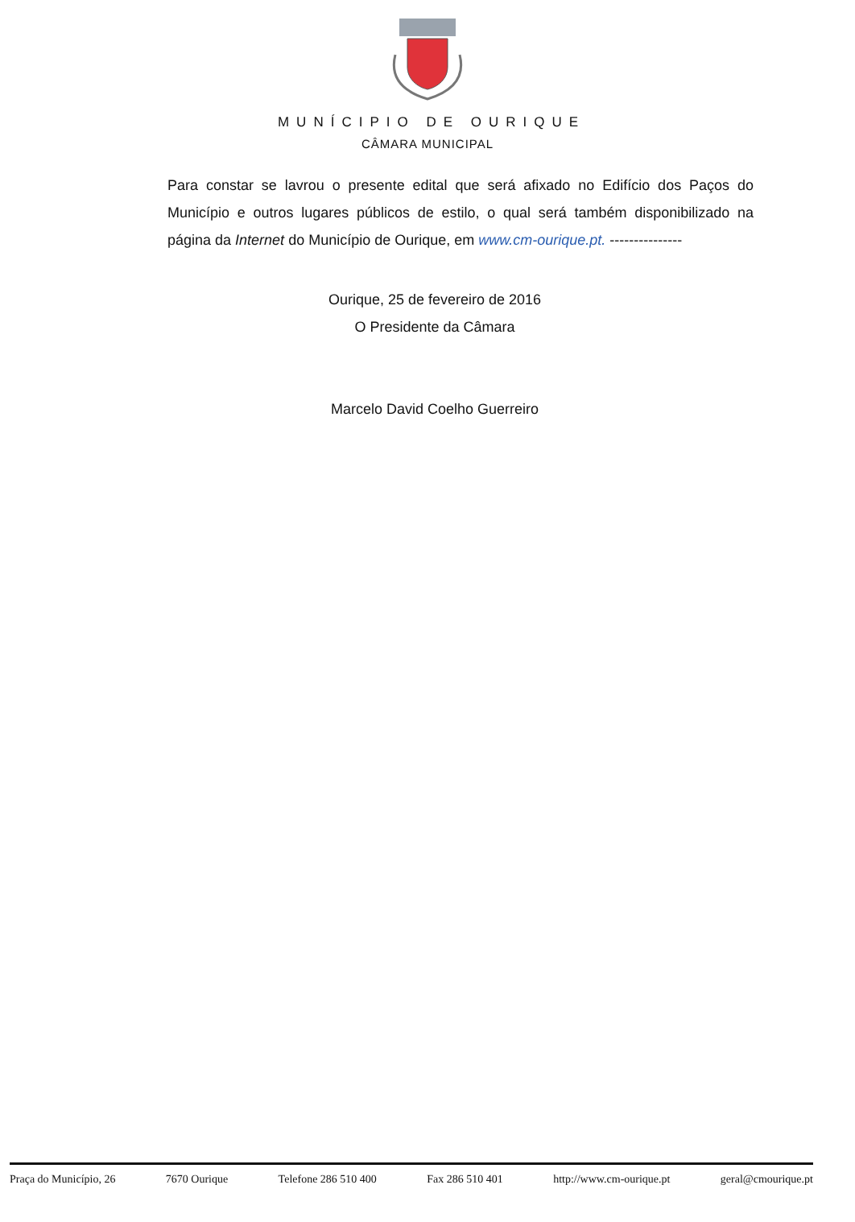MUNÍCIPIO DE OURIQUE
CÂMARA MUNICIPAL
Para constar se lavrou o presente edital que será afixado no Edifício dos Paços do Município e outros lugares públicos de estilo, o qual será também disponibilizado na página da Internet do Município de Ourique, em www.cm-ourique.pt. ---------------
Ourique, 25 de fevereiro de 2016
O Presidente da Câmara
Marcelo David Coelho Guerreiro
Praça do Município, 26 7670 Ourique Telefone 286 510 400 Fax 286 510 401 http://www.cm-ourique.pt geral@cmourique.pt